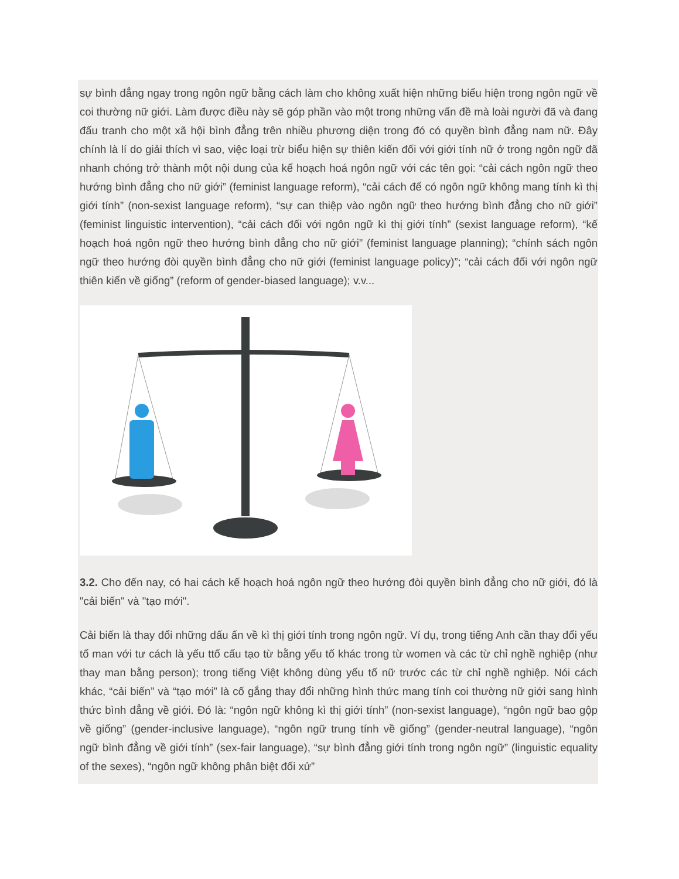sự bình đẳng ngay trong ngôn ngữ bằng cách làm cho không xuất hiện những biểu hiện trong ngôn ngữ về coi thường nữ giới. Làm được điều này sẽ góp phần vào một trong những vấn đề mà loài người đã và đang đấu tranh cho một xã hội bình đẳng trên nhiều phương diện trong đó có quyền bình đẳng nam nữ. Đây chính là lí do giải thích vì sao, việc loại trừ biểu hiện sự thiên kiến đối với giới tính nữ ở trong ngôn ngữ đã nhanh chóng trở thành một nội dung của kế hoạch hoá ngôn ngữ với các tên gọi: “cải cách ngôn ngữ theo hướng bình đẳng cho nữ giới” (feminist language reform), “cải cách để có ngôn ngữ không mang tính kì thị giới tính” (non-sexist language reform), “sự can thiệp vào ngôn ngữ theo hướng bình đẳng cho nữ giới” (feminist linguistic intervention), “cải cách đối với ngôn ngữ kì thị giới tính” (sexist language reform), “kế hoạch hoá ngôn ngữ theo hướng bình đẳng cho nữ giới” (feminist language planning); “chính sách ngôn ngữ theo hướng đòi quyền bình đẳng cho nữ giới (feminist language policy)”; “cải cách đối với ngôn ngữ thiên kiến về giống” (reform of gender-biased language); v.v...
3.2. Cho đến nay, có hai cách kế hoạch hoá ngôn ngữ theo hướng đòi quyền bình đẳng cho nữ giới, đó là "cải biến" và "tạo mới".
Cải biến là thay đổi những dấu ấn về kì thị giới tính trong ngôn ngữ. Ví dụ, trong tiếng Anh cần thay đổi yếu tố man với tư cách là yếu ttố cấu tạo từ bằng yếu tố khác trong từ women và các từ chỉ nghề nghiệp (như thay man bằng person); trong tiếng Việt không dùng yếu tố nữ trước các từ chỉ nghề nghiệp. Nói cách khác, “cải biến” và “tạo mới” là cố gắng thay đổi những hình thức mang tính coi thường nữ giới sang hình thức bình đẳng về giới. Đó là: “ngôn ngữ không kì thị giới tính” (non-sexist language), “ngôn ngữ bao gộp về giống” (gender-inclusive language), “ngôn ngữ trung tính về giống” (gender-neutral language), “ngôn ngữ bình đẳng về giới tính” (sex-fair language), “sự bình đẳng giới tính trong ngôn ngữ” (linguistic equality of the sexes), “ngôn ngữ không phân biệt đối xử”